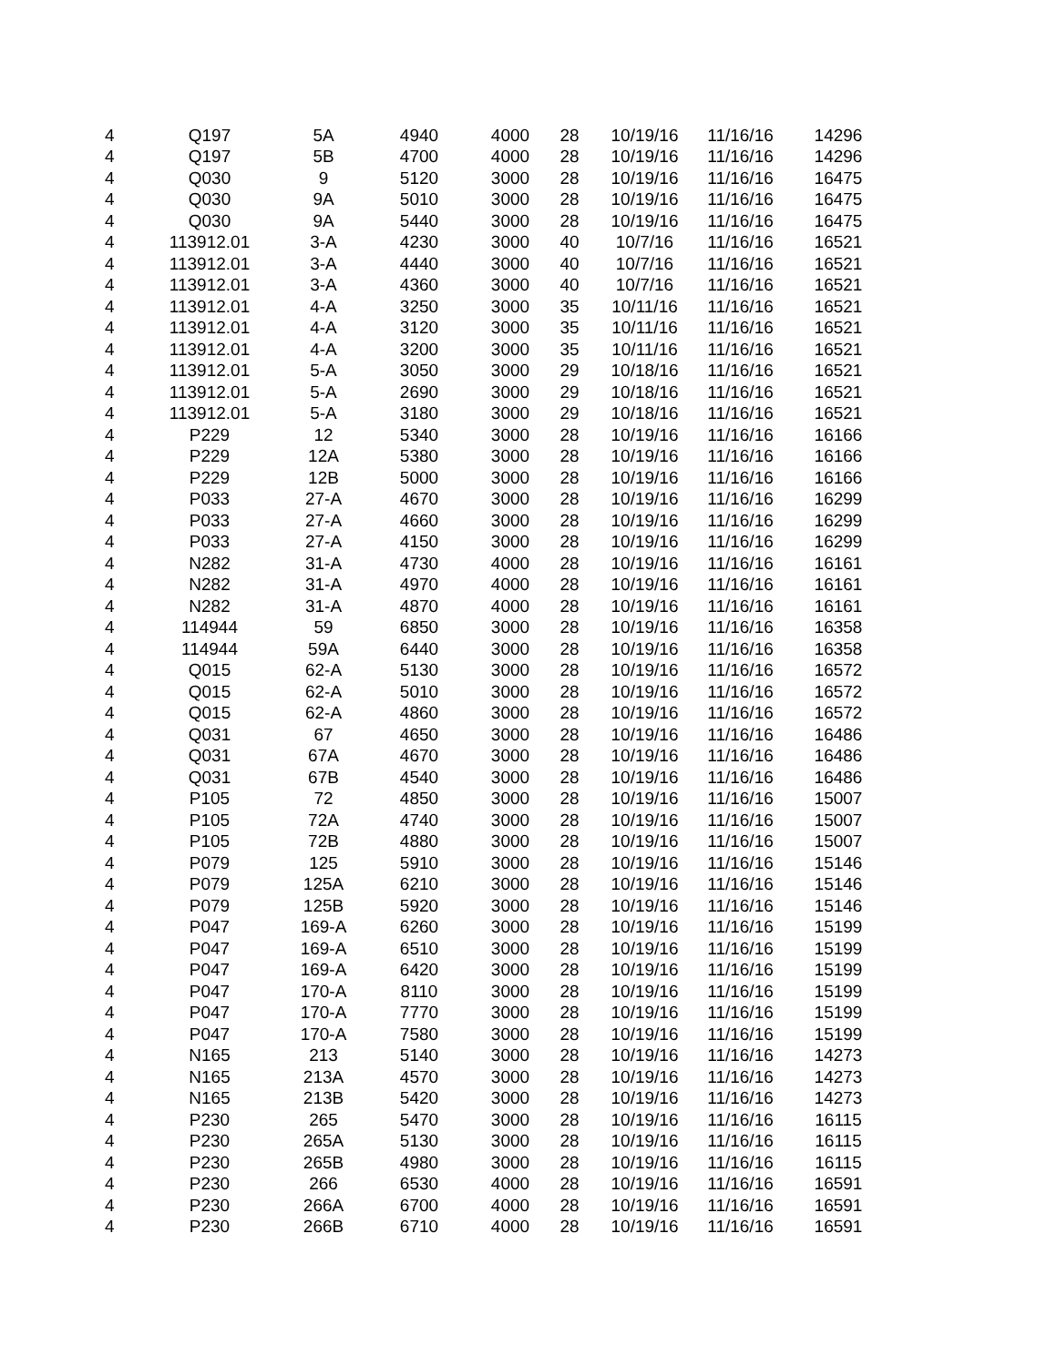| 4 | Q197 | 5A | 4940 | 4000 | 28 | 10/19/16 | 11/16/16 | 14296 |
| 4 | Q197 | 5B | 4700 | 4000 | 28 | 10/19/16 | 11/16/16 | 14296 |
| 4 | Q030 | 9 | 5120 | 3000 | 28 | 10/19/16 | 11/16/16 | 16475 |
| 4 | Q030 | 9A | 5010 | 3000 | 28 | 10/19/16 | 11/16/16 | 16475 |
| 4 | Q030 | 9A | 5440 | 3000 | 28 | 10/19/16 | 11/16/16 | 16475 |
| 4 | 113912.01 | 3-A | 4230 | 3000 | 40 | 10/7/16 | 11/16/16 | 16521 |
| 4 | 113912.01 | 3-A | 4440 | 3000 | 40 | 10/7/16 | 11/16/16 | 16521 |
| 4 | 113912.01 | 3-A | 4360 | 3000 | 40 | 10/7/16 | 11/16/16 | 16521 |
| 4 | 113912.01 | 4-A | 3250 | 3000 | 35 | 10/11/16 | 11/16/16 | 16521 |
| 4 | 113912.01 | 4-A | 3120 | 3000 | 35 | 10/11/16 | 11/16/16 | 16521 |
| 4 | 113912.01 | 4-A | 3200 | 3000 | 35 | 10/11/16 | 11/16/16 | 16521 |
| 4 | 113912.01 | 5-A | 3050 | 3000 | 29 | 10/18/16 | 11/16/16 | 16521 |
| 4 | 113912.01 | 5-A | 2690 | 3000 | 29 | 10/18/16 | 11/16/16 | 16521 |
| 4 | 113912.01 | 5-A | 3180 | 3000 | 29 | 10/18/16 | 11/16/16 | 16521 |
| 4 | P229 | 12 | 5340 | 3000 | 28 | 10/19/16 | 11/16/16 | 16166 |
| 4 | P229 | 12A | 5380 | 3000 | 28 | 10/19/16 | 11/16/16 | 16166 |
| 4 | P229 | 12B | 5000 | 3000 | 28 | 10/19/16 | 11/16/16 | 16166 |
| 4 | P033 | 27-A | 4670 | 3000 | 28 | 10/19/16 | 11/16/16 | 16299 |
| 4 | P033 | 27-A | 4660 | 3000 | 28 | 10/19/16 | 11/16/16 | 16299 |
| 4 | P033 | 27-A | 4150 | 3000 | 28 | 10/19/16 | 11/16/16 | 16299 |
| 4 | N282 | 31-A | 4730 | 4000 | 28 | 10/19/16 | 11/16/16 | 16161 |
| 4 | N282 | 31-A | 4970 | 4000 | 28 | 10/19/16 | 11/16/16 | 16161 |
| 4 | N282 | 31-A | 4870 | 4000 | 28 | 10/19/16 | 11/16/16 | 16161 |
| 4 | 114944 | 59 | 6850 | 3000 | 28 | 10/19/16 | 11/16/16 | 16358 |
| 4 | 114944 | 59A | 6440 | 3000 | 28 | 10/19/16 | 11/16/16 | 16358 |
| 4 | Q015 | 62-A | 5130 | 3000 | 28 | 10/19/16 | 11/16/16 | 16572 |
| 4 | Q015 | 62-A | 5010 | 3000 | 28 | 10/19/16 | 11/16/16 | 16572 |
| 4 | Q015 | 62-A | 4860 | 3000 | 28 | 10/19/16 | 11/16/16 | 16572 |
| 4 | Q031 | 67 | 4650 | 3000 | 28 | 10/19/16 | 11/16/16 | 16486 |
| 4 | Q031 | 67A | 4670 | 3000 | 28 | 10/19/16 | 11/16/16 | 16486 |
| 4 | Q031 | 67B | 4540 | 3000 | 28 | 10/19/16 | 11/16/16 | 16486 |
| 4 | P105 | 72 | 4850 | 3000 | 28 | 10/19/16 | 11/16/16 | 15007 |
| 4 | P105 | 72A | 4740 | 3000 | 28 | 10/19/16 | 11/16/16 | 15007 |
| 4 | P105 | 72B | 4880 | 3000 | 28 | 10/19/16 | 11/16/16 | 15007 |
| 4 | P079 | 125 | 5910 | 3000 | 28 | 10/19/16 | 11/16/16 | 15146 |
| 4 | P079 | 125A | 6210 | 3000 | 28 | 10/19/16 | 11/16/16 | 15146 |
| 4 | P079 | 125B | 5920 | 3000 | 28 | 10/19/16 | 11/16/16 | 15146 |
| 4 | P047 | 169-A | 6260 | 3000 | 28 | 10/19/16 | 11/16/16 | 15199 |
| 4 | P047 | 169-A | 6510 | 3000 | 28 | 10/19/16 | 11/16/16 | 15199 |
| 4 | P047 | 169-A | 6420 | 3000 | 28 | 10/19/16 | 11/16/16 | 15199 |
| 4 | P047 | 170-A | 8110 | 3000 | 28 | 10/19/16 | 11/16/16 | 15199 |
| 4 | P047 | 170-A | 7770 | 3000 | 28 | 10/19/16 | 11/16/16 | 15199 |
| 4 | P047 | 170-A | 7580 | 3000 | 28 | 10/19/16 | 11/16/16 | 15199 |
| 4 | N165 | 213 | 5140 | 3000 | 28 | 10/19/16 | 11/16/16 | 14273 |
| 4 | N165 | 213A | 4570 | 3000 | 28 | 10/19/16 | 11/16/16 | 14273 |
| 4 | N165 | 213B | 5420 | 3000 | 28 | 10/19/16 | 11/16/16 | 14273 |
| 4 | P230 | 265 | 5470 | 3000 | 28 | 10/19/16 | 11/16/16 | 16115 |
| 4 | P230 | 265A | 5130 | 3000 | 28 | 10/19/16 | 11/16/16 | 16115 |
| 4 | P230 | 265B | 4980 | 3000 | 28 | 10/19/16 | 11/16/16 | 16115 |
| 4 | P230 | 266 | 6530 | 4000 | 28 | 10/19/16 | 11/16/16 | 16591 |
| 4 | P230 | 266A | 6700 | 4000 | 28 | 10/19/16 | 11/16/16 | 16591 |
| 4 | P230 | 266B | 6710 | 4000 | 28 | 10/19/16 | 11/16/16 | 16591 |